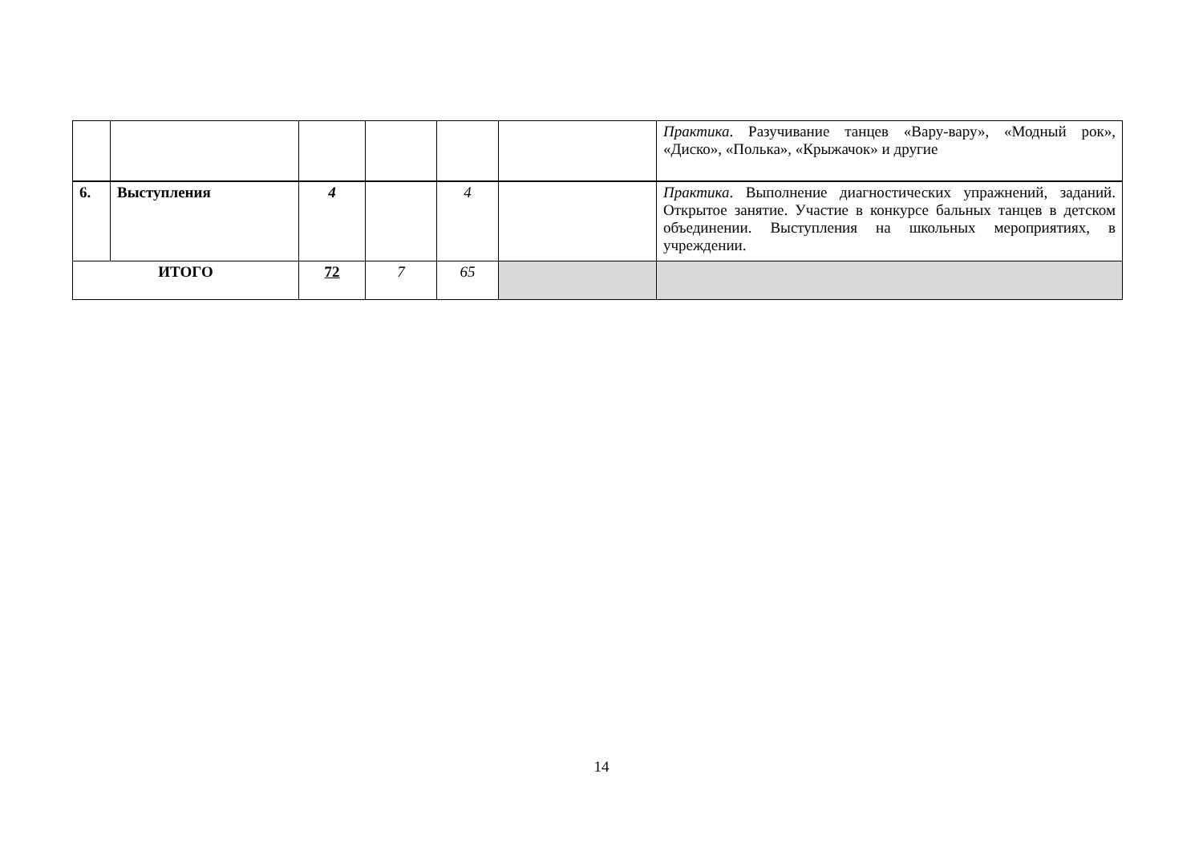| | | | | | | Практика . Разучивание танцев «Вару-вару», «Модный рок», «Диско», «Полька», «Крыжачок» и другие |
| 6. | Выступления | 4 | | 4 | | Практика . Выполнение диагностических упражнений, заданий. Открытое занятие. Участие в конкурсе бальных танцев в детском объединении. Выступления на школьных мероприятиях, в учреждении. |
| ИТОГО | | 72 | 7 | 65 | | |
14